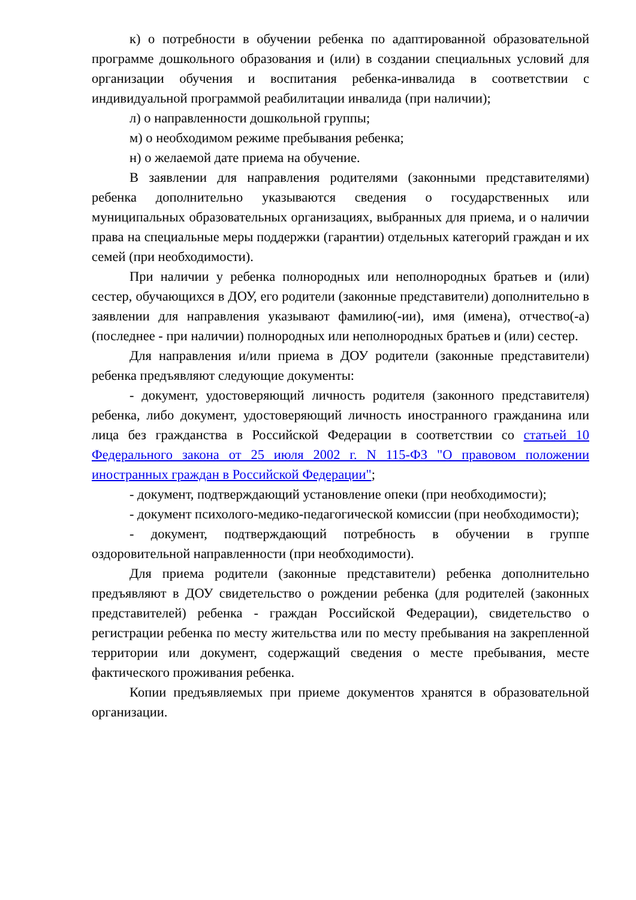к) о потребности в обучении ребенка по адаптированной образовательной программе дошкольного образования и (или) в создании специальных условий для организации обучения и воспитания ребенка-инвалида в соответствии с индивидуальной программой реабилитации инвалида (при наличии);
л) о направленности дошкольной группы;
м) о необходимом режиме пребывания ребенка;
н) о желаемой дате приема на обучение.
В заявлении для направления родителями (законными представителями) ребенка дополнительно указываются сведения о государственных или муниципальных образовательных организациях, выбранных для приема, и о наличии права на специальные меры поддержки (гарантии) отдельных категорий граждан и их семей (при необходимости).
При наличии у ребенка полнородных или неполнородных братьев и (или) сестер, обучающихся в ДОУ, его родители (законные представители) дополнительно в заявлении для направления указывают фамилию(-ии), имя (имена), отчество(-а) (последнее - при наличии) полнородных или неполнородных братьев и (или) сестер.
Для направления и/или приема в ДОУ родители (законные представители) ребенка предъявляют следующие документы:
- документ, удостоверяющий личность родителя (законного представителя) ребенка, либо документ, удостоверяющий личность иностранного гражданина или лица без гражданства в Российской Федерации в соответствии со статьей 10 Федерального закона от 25 июля 2002 г. N 115-ФЗ "О правовом положении иностранных граждан в Российской Федерации";
- документ, подтверждающий установление опеки (при необходимости);
- документ психолого-медико-педагогической комиссии (при необходимости);
- документ, подтверждающий потребность в обучении в группе оздоровительной направленности (при необходимости).
Для приема родители (законные представители) ребенка дополнительно предъявляют в ДОУ свидетельство о рождении ребенка (для родителей (законных представителей) ребенка - граждан Российской Федерации), свидетельство о регистрации ребенка по месту жительства или по месту пребывания на закрепленной территории или документ, содержащий сведения о месте пребывания, месте фактического проживания ребенка.
Копии предъявляемых при приеме документов хранятся в образовательной организации.